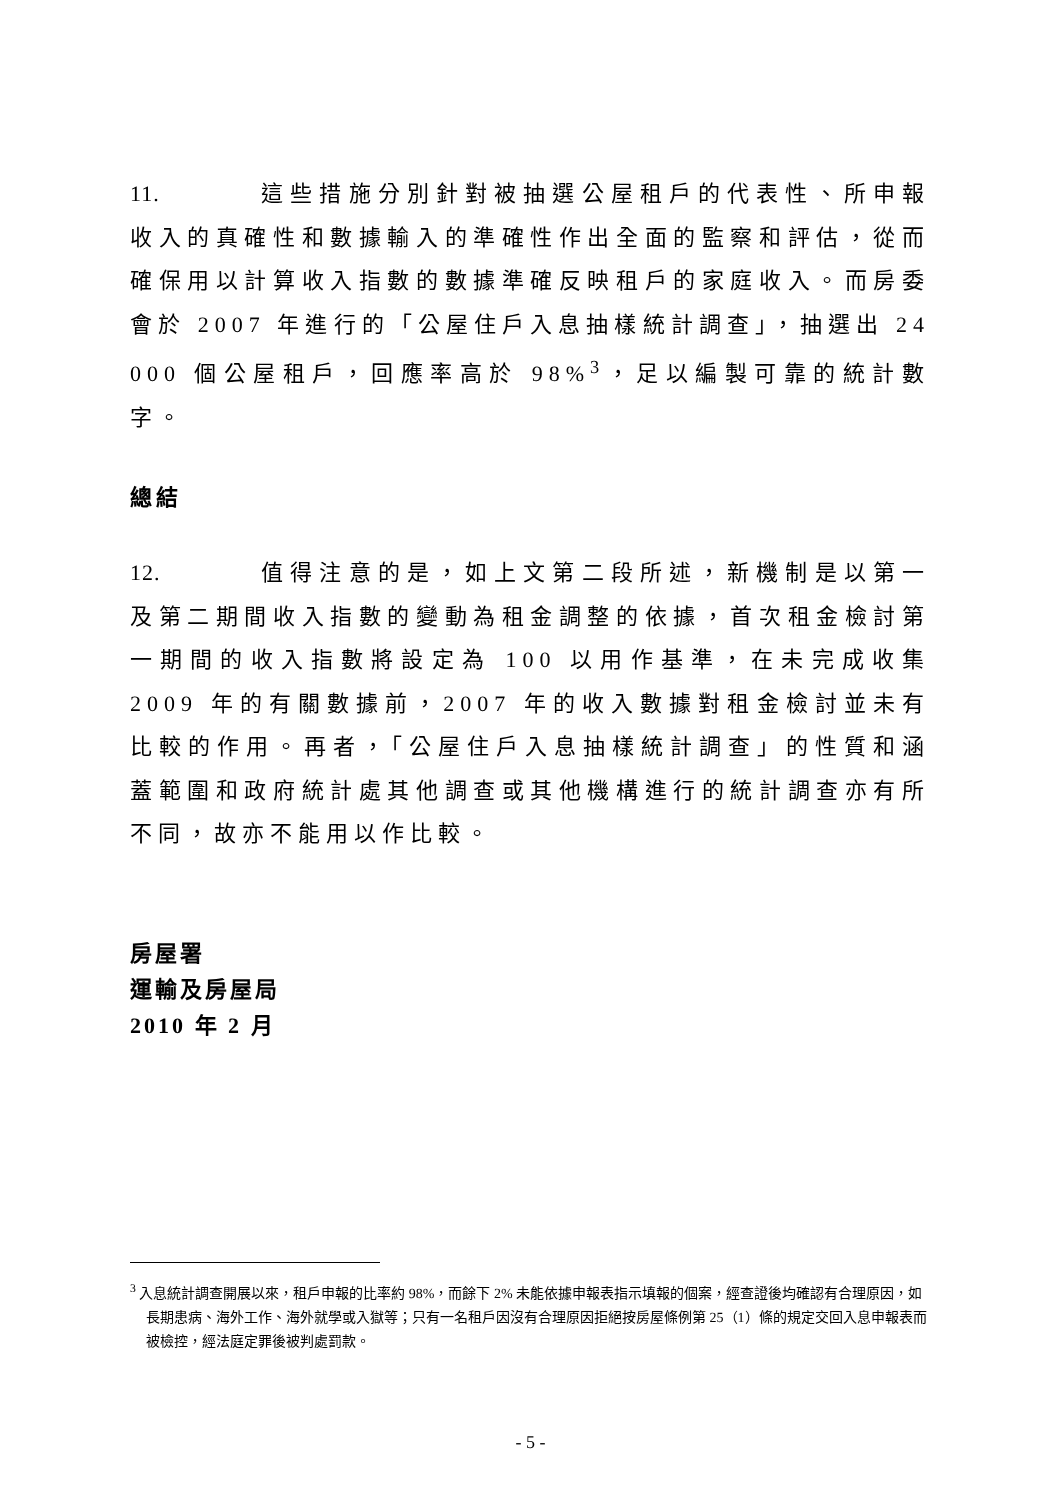11. 這些措施分別針對被抽選公屋租戶的代表性、所申報收入的真確性和數據輸入的準確性作出全面的監察和評估，從而確保用以計算收入指數的數據準確反映租戶的家庭收入。而房委會於 2007 年進行的「公屋住戶入息抽樣統計調查」，抽選出 24 000 個公屋租戶，回應率高於 98%<sup>3</sup>，足以編製可靠的統計數字。
總結
12. 值得注意的是，如上文第二段所述，新機制是以第一及第二期間收入指數的變動為租金調整的依據，首次租金檢討第一期間的收入指數將設定為 100 以用作基準，在未完成收集 2009 年的有關數據前，2007 年的收入數據對租金檢討並未有比較的作用。再者，「公屋住戶入息抽樣統計調查」的性質和涵蓋範圍和政府統計處其他調查或其他機構進行的統計調查亦有所不同，故亦不能用以作比較。
房屋署
運輸及房屋局
2010 年 2 月
<sup>3</sup> 入息統計調查開展以來，租戶申報的比率約 98%，而餘下 2% 未能依據申報表指示填報的個案，經查證後均確認有合理原因，如長期患病、海外工作、海外就學或入獄等；只有一名租戶因沒有合理原因拒絕按房屋條例第 25（1）條的規定交回入息申報表而被檢控，經法庭定罪後被判處罰款。
- 5 -